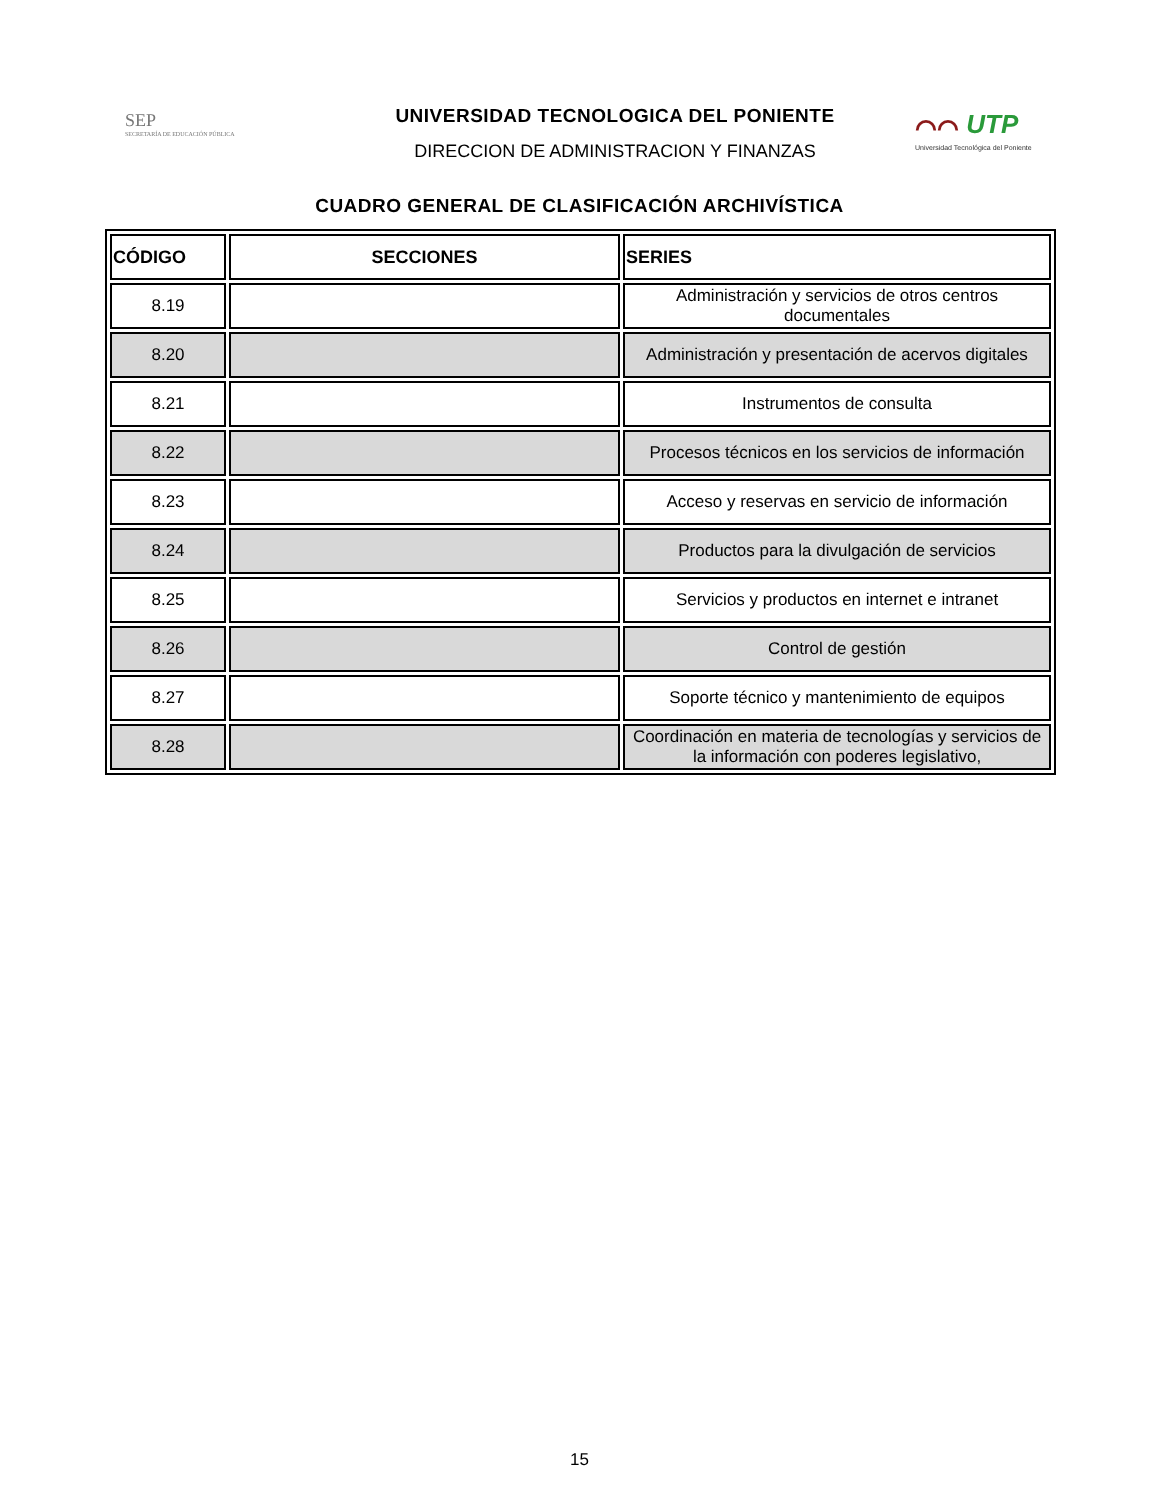SEP
SECRETARÍA DE EDUCACIÓN PÚBLICA
UNIVERSIDAD TECNOLOGICA DEL PONIENTE
DIRECCION DE ADMINISTRACION Y FINANZAS
⌒⌒ UTP
Universidad Tecnológica del Poniente
CUADRO GENERAL DE CLASIFICACIÓN ARCHIVÍSTICA
| CÓDIGO | SECCIONES | SERIES |
| --- | --- | --- |
| 8.19 | | Administración y servicios de otros centros documentales |
| 8.20 | | Administración y presentación de acervos digitales |
| 8.21 | | Instrumentos de consulta |
| 8.22 | | Procesos técnicos en los servicios de información |
| 8.23 | | Acceso y reservas en servicio de información |
| 8.24 | | Productos para la divulgación de servicios |
| 8.25 | | Servicios y productos en internet e intranet |
| 8.26 | | Control de gestión |
| 8.27 | | Soporte técnico y mantenimiento de equipos |
| 8.28 | | Coordinación en materia de tecnologías y servicios de la información con poderes legislativo, |
15